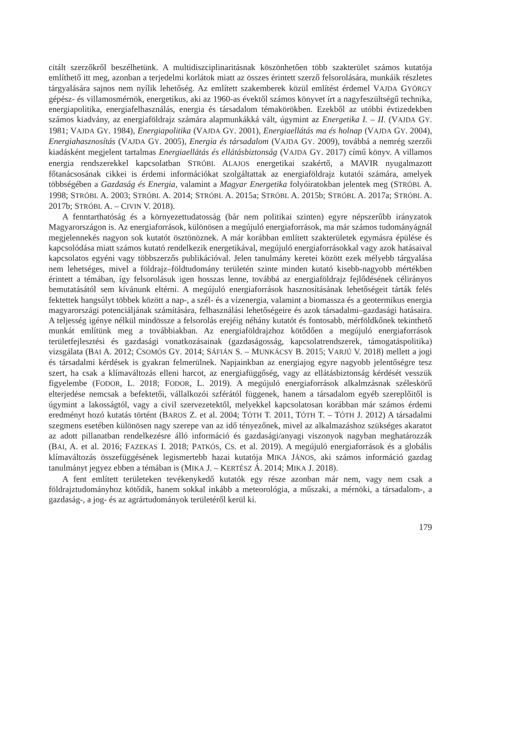citált szerzőkről beszélhetünk. A multidiszciplinaritásnak köszönhetően több szakterület számos kutatója említhető itt meg, azonban a terjedelmi korlátok miatt az összes érintett szerző felsorolására, munkáik részletes tárgyalására sajnos nem nyílik lehetőség. Az említett szakemberek közül említést érdemel VAJDA GYÖRGY gépész- és villamosmérnök, energetikus, aki az 1960-as évektől számos könyvet írt a nagyfeszültségű technika, energiapolitika, energiafelhasználás, energia és társadalom témakörökben. Ezekből az utóbbi évtizedekben számos kiadvány, az energiaföldrajz számára alapmunkákká vált, úgymint az Energetika I. – II. (VAJDA GY. 1981; VAJDA GY. 1984), Energiapolitika (VAJDA GY. 2001), Energiaellátás ma és holnap (VAJDA GY. 2004), Energiahasznosítás (VAJDA GY. 2005), Energia és társadalom (VAJDA GY. 2009), továbbá a nemrég szerzői kiadásként megjelent tartalmas Energiaellátás és ellátásbiztonság (VAJDA GY. 2017) című könyv. A villamos energia rendszerekkel kapcsolatban STRÓBL ALAJOS energetikai szakértő, a MAVIR nyugalmazott főtanácsosának cikkei is érdemi információkat szolgáltattak az energiaföldrajz kutatói számára, amelyek többségében a Gazdaság és Energia, valamint a Magyar Energetika folyóiratokban jelentek meg (STRÓBL A. 1998; STRÓBL A. 2003; STRÓBL A. 2014; STRÓBL A. 2015a; STRÓBL A. 2015b; STRÓBL A. 2017a; STRÓBL A. 2017b; STRÓBL A. – CIVIN V. 2018).
A fenntarthatóság és a környezettudatosság (bár nem politikai szinten) egyre népszerűbb irányzatok Magyarországon is. Az energiaforrások, különösen a megújuló energiaforrások, ma már számos tudományágnál megjelennekés nagyon sok kutatót ösztönöznek. A már korábban említett szakterületek egymásra épülése és kapcsolódása miatt számos kutató rendelkezik energetikával, megújuló energiaforrásokkal vagy azok hatásaival kapcsolatos egyéni vagy többszerzős publikációval. Jelen tanulmány keretei között ezek mélyebb tárgyalása nem lehetséges, mivel a földrajz–földtudomány területén szinte minden kutató kisebb-nagyobb mértékben érintett a témában, így felsorolásuk igen hosszas lenne, továbbá az energiaföldrajz fejlődésének célirányos bemutatásától sem kívánunk eltérni. A megújuló energiaforrások hasznosításának lehetőségeit tárták felés fektettek hangsúlyt többek között a nap-, a szél- és a vízenergia, valamint a biomassza és a geotermikus energia magyarországi potenciáljának számítására, felhasználási lehetőségeire és azok társadalmi–gazdasági hatásaira. A teljesség igénye nélkül mindössze a felsorolás erejéig néhány kutatót és fontosabb, mérföldkőnek tekinthető munkát említünk meg a továbbiakban. Az energiaföldrajzhoz kötődően a megújuló energiaforrások területfejlesztési és gazdasági vonatkozásainak (gazdaságosság, kapcsolatrendszerek, támogatáspolitika) vizsgálata (BAI A. 2012; CSOMÓS GY. 2014; SÁFIÁN S. – MUNKÁCSY B. 2015; VARJÚ V. 2018) mellett a jogi és társadalmi kérdések is gyakran felmerülnek. Napjainkban az energiajog egyre nagyobb jelentőségre tesz szert, ha csak a klímaváltozás elleni harcot, az energiafüggőség, vagy az ellátásbiztonság kérdését vesszük figyelembe (FODOR, L. 2018; FODOR, L. 2019). A megújuló energiaforrások alkalmzásnak széleskörű elterjedése nemcsak a befektetői, vállalkozói szférától függenek, hanem a társadalom egyéb szereplőitől is úgymint a lakosságtól, vagy a civil szervezetektől, melyekkel kapcsolatosan korábban már számos érdemi eredményt hozó kutatás történt (BAROS Z. et al. 2004; TÓTH T. 2011, TÓTH T. – TÓTH J. 2012) A társadalmi szegmens esetében különösen nagy szerepe van az idő tényezőnek, mivel az alkalmazáshoz szükséges akaratot az adott pillanatban rendelkezésre álló információ és gazdasági/anyagi viszonyok nagyban meghatározzák (BAI, A. et al. 2016; FAZEKAS I. 2018; PATKÓS, CS. et al. 2019). A megújuló energiaforrások és a globális klímaváltozás összefüggésének legismertebb hazai kutatója MIKA JÁNOS, aki számos információ gazdag tanulmányt jegyez ebben a témában is (MIKA J. – KERTÉSZ Á. 2014; MIKA J. 2018).
A fent említett területeken tevékenykedő kutatók egy része azonban már nem, vagy nem csak a földrajztudományhoz kötődik, hanem sokkal inkább a meteorológia, a műszaki, a mérnöki, a társadalom-, a gazdaság-, a jog- és az agrártudományok területéről kerül ki.
179